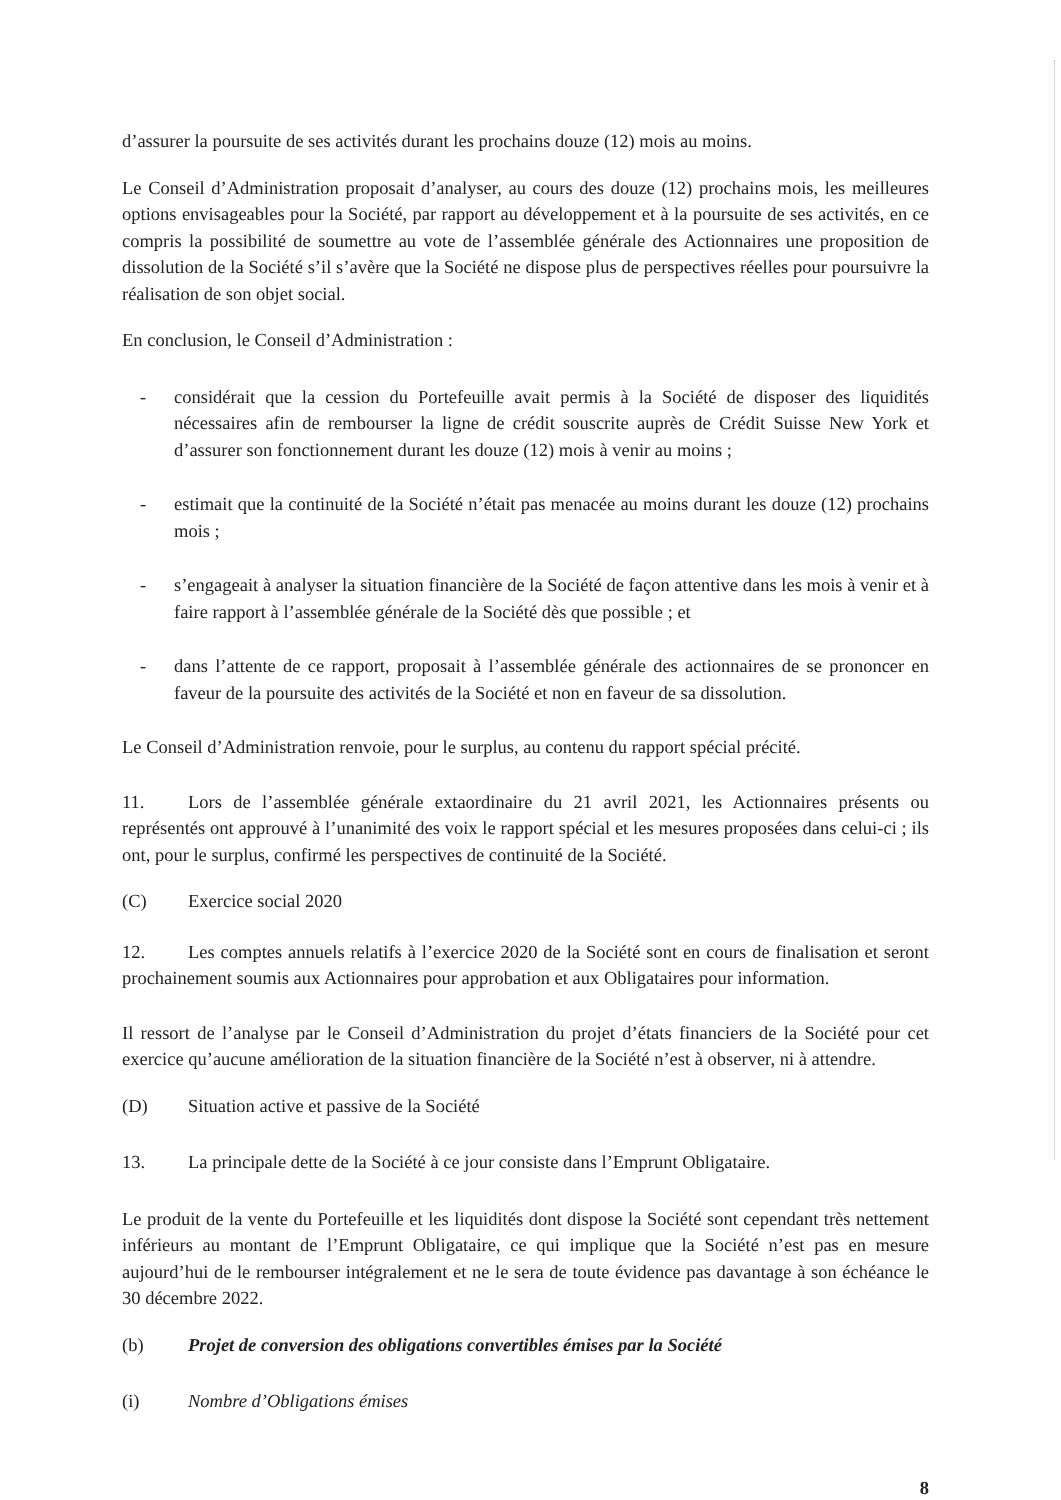d’assurer la poursuite de ses activités durant les prochains douze (12) mois au moins.
Le Conseil d’Administration proposait d’analyser, au cours des douze (12) prochains mois, les meilleures options envisageables pour la Société, par rapport au développement et à la poursuite de ses activités, en ce compris la possibilité de soumettre au vote de l’assemblée générale des Actionnaires une proposition de dissolution de la Société s’il s’avère que la Société ne dispose plus de perspectives réelles pour poursuivre la réalisation de son objet social.
En conclusion, le Conseil d’Administration :
- considérait que la cession du Portefeuille avait permis à la Société de disposer des liquidités nécessaires afin de rembourser la ligne de crédit souscrite auprès de Crédit Suisse New York et d’assurer son fonctionnement durant les douze (12) mois à venir au moins ;
- estimait que la continuité de la Société n’était pas menacée au moins durant les douze (12) prochains mois ;
- s’engageait à analyser la situation financière de la Société de façon attentive dans les mois à venir et à faire rapport à l’assemblée générale de la Société dès que possible ; et
- dans l’attente de ce rapport, proposait à l’assemblée générale des actionnaires de se prononcer en faveur de la poursuite des activités de la Société et non en faveur de sa dissolution.
Le Conseil d’Administration renvoie, pour le surplus, au contenu du rapport spécial précité.
11. Lors de l’assemblée générale extaordinaire du 21 avril 2021, les Actionnaires présents ou représentés ont approuvé à l’unanimité des voix le rapport spécial et les mesures proposées dans celui-ci ; ils ont, pour le surplus, confirmé les perspectives de continuité de la Société.
(C) Exercice social 2020
12. Les comptes annuels relatifs à l’exercice 2020 de la Société sont en cours de finalisation et seront prochainement soumis aux Actionnaires pour approbation et aux Obligataires pour information.
Il ressort de l’analyse par le Conseil d’Administration du projet d’états financiers de la Société pour cet exercice qu’aucune amélioration de la situation financière de la Société n’est à observer, ni à attendre.
(D) Situation active et passive de la Société
13. La principale dette de la Société à ce jour consiste dans l’Emprunt Obligataire.
Le produit de la vente du Portefeuille et les liquidités dont dispose la Société sont cependant très nettement inférieurs au montant de l’Emprunt Obligataire, ce qui implique que la Société n’est pas en mesure aujourd’hui de le rembourser intégralement et ne le sera de toute évidence pas davantage à son échéance le 30 décembre 2022.
(b) Projet de conversion des obligations convertibles émises par la Société
(i) Nombre d’Obligations émises
8